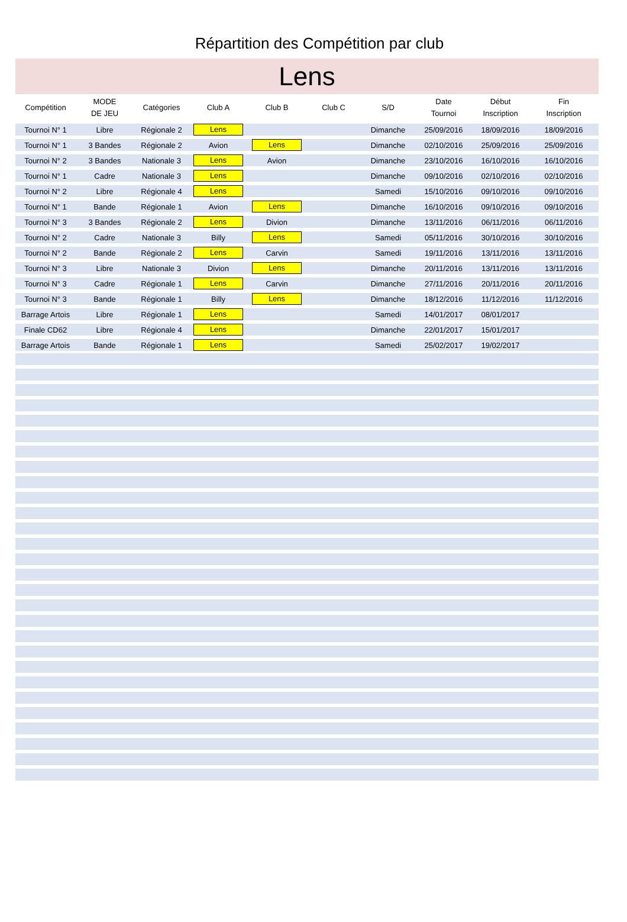Répartition des Compétition par club
Lens
| Compétition | MODE DE JEU | Catégories | Club A | Club B | Club C | S/D | Date Tournoi | Début Inscription | Fin Inscription |
| --- | --- | --- | --- | --- | --- | --- | --- | --- | --- |
| Tournoi N° 1 | Libre | Régionale 2 | Lens | | | Dimanche | 25/09/2016 | 18/09/2016 | 18/09/2016 |
| Tournoi N° 1 | 3 Bandes | Régionale 2 | Avion | Lens | | Dimanche | 02/10/2016 | 25/09/2016 | 25/09/2016 |
| Tournoi N° 2 | 3 Bandes | Nationale 3 | Lens | Avion | | Dimanche | 23/10/2016 | 16/10/2016 | 16/10/2016 |
| Tournoi N° 1 | Cadre | Nationale 3 | Lens | | | Dimanche | 09/10/2016 | 02/10/2016 | 02/10/2016 |
| Tournoi N° 2 | Libre | Régionale 4 | Lens | | | Samedi | 15/10/2016 | 09/10/2016 | 09/10/2016 |
| Tournoi N° 1 | Bande | Régionale 1 | Avion | Lens | | Dimanche | 16/10/2016 | 09/10/2016 | 09/10/2016 |
| Tournoi N° 3 | 3 Bandes | Régionale 2 | Lens | Divion | | Dimanche | 13/11/2016 | 06/11/2016 | 06/11/2016 |
| Tournoi N° 2 | Cadre | Nationale 3 | Billy | Lens | | Samedi | 05/11/2016 | 30/10/2016 | 30/10/2016 |
| Tournoi N° 2 | Bande | Régionale 2 | Lens | Carvin | | Samedi | 19/11/2016 | 13/11/2016 | 13/11/2016 |
| Tournoi N° 3 | Libre | Nationale 3 | Divion | Lens | | Dimanche | 20/11/2016 | 13/11/2016 | 13/11/2016 |
| Tournoi N° 3 | Cadre | Régionale 1 | Lens | Carvin | | Dimanche | 27/11/2016 | 20/11/2016 | 20/11/2016 |
| Tournoi N° 3 | Bande | Régionale 1 | Billy | Lens | | Dimanche | 18/12/2016 | 11/12/2016 | 11/12/2016 |
| Barrage Artois | Libre | Régionale 1 | Lens | | | Samedi | 14/01/2017 | 08/01/2017 | |
| Finale CD62 | Libre | Régionale 4 | Lens | | | Dimanche | 22/01/2017 | 15/01/2017 | |
| Barrage Artois | Bande | Régionale 1 | Lens | | | Samedi | 25/02/2017 | 19/02/2017 | |